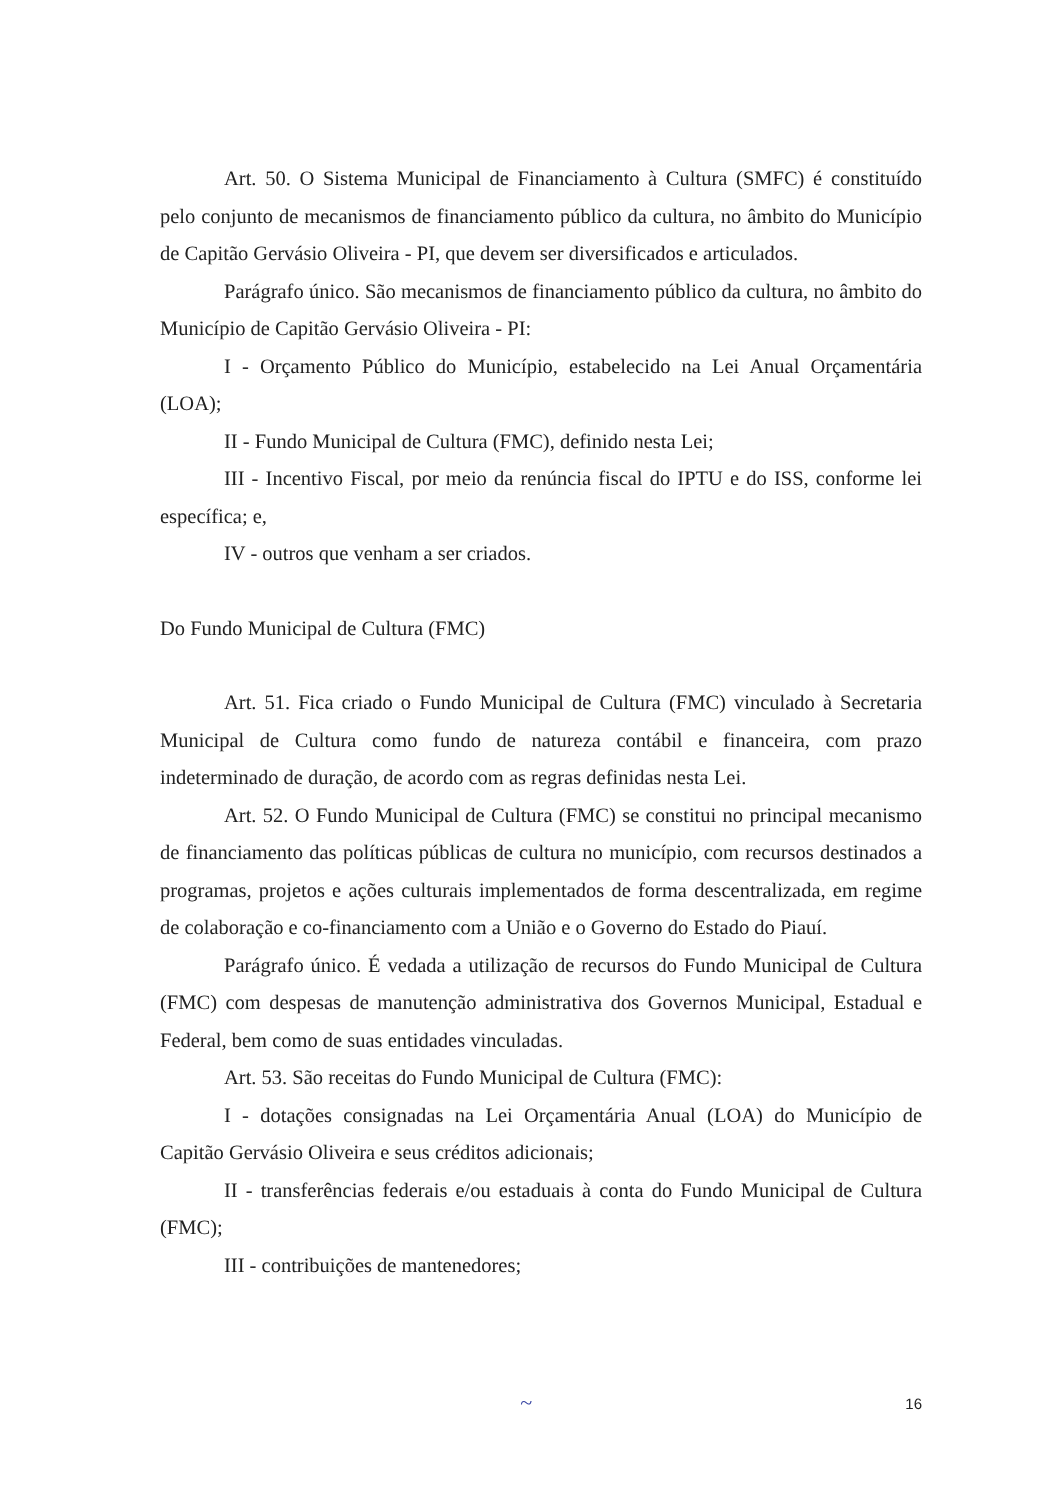Art. 50. O Sistema Municipal de Financiamento à Cultura (SMFC) é constituído pelo conjunto de mecanismos de financiamento público da cultura, no âmbito do Município de Capitão Gervásio Oliveira - PI, que devem ser diversificados e articulados.
Parágrafo único. São mecanismos de financiamento público da cultura, no âmbito do Município de Capitão Gervásio Oliveira - PI:
I - Orçamento Público do Município, estabelecido na Lei Anual Orçamentária (LOA);
II - Fundo Municipal de Cultura (FMC), definido nesta Lei;
III - Incentivo Fiscal, por meio da renúncia fiscal do IPTU e do ISS, conforme lei específica; e,
IV - outros que venham a ser criados.
Do Fundo Municipal de Cultura (FMC)
Art. 51. Fica criado o Fundo Municipal de Cultura (FMC) vinculado à Secretaria Municipal de Cultura como fundo de natureza contábil e financeira, com prazo indeterminado de duração, de acordo com as regras definidas nesta Lei.
Art. 52. O Fundo Municipal de Cultura (FMC) se constitui no principal mecanismo de financiamento das políticas públicas de cultura no município, com recursos destinados a programas, projetos e ações culturais implementados de forma descentralizada, em regime de colaboração e co-financiamento com a União e o Governo do Estado do Piauí.
Parágrafo único. É vedada a utilização de recursos do Fundo Municipal de Cultura (FMC) com despesas de manutenção administrativa dos Governos Municipal, Estadual e Federal, bem como de suas entidades vinculadas.
Art. 53. São receitas do Fundo Municipal de Cultura (FMC):
I - dotações consignadas na Lei Orçamentária Anual (LOA) do Município de Capitão Gervásio Oliveira e seus créditos adicionais;
II - transferências federais e/ou estaduais à conta do Fundo Municipal de Cultura (FMC);
III - contribuições de mantenedores;
~ 16